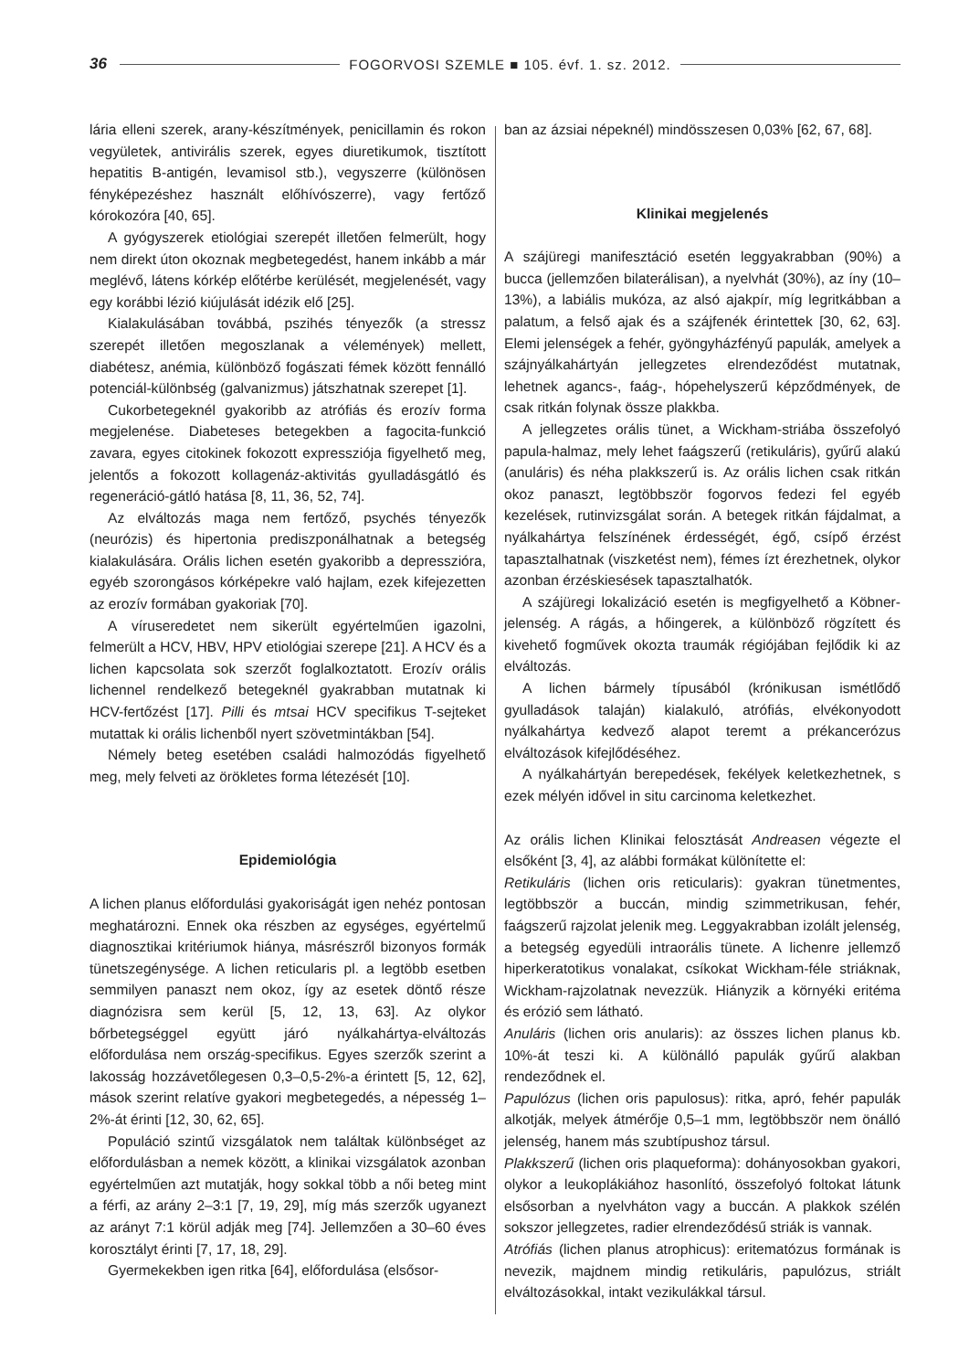36 FOGORVOSI SZEMLE ■ 105. évf. 1. sz. 2012.
lária elleni szerek, arany-készítmények, penicillamin és rokon vegyületek, antivirális szerek, egyes diuretikumok, tisztított hepatitis B-antigén, levamisol stb.), vegyszerre (különösen fényképezéshez használt előhívószerre), vagy fertőző kórokozóra [40, 65].
A gyógyszerek etiológiai szerepét illetően felmerült, hogy nem direkt úton okoznak megbetegedést, hanem inkább a már meglévő, látens kórkép előtérbe kerülését, megjelenését, vagy egy korábbi lézió kiújulását idézik elő [25].
Kialakulásában továbbá, pszihés tényezők (a stressz szerepét illetően megoszlanak a vélemények) mellett, diabétesz, anémia, különböző fogászati fémek között fennálló potenciál-különbség (galvanizmus) játszhatnak szerepet [1].
Cukorbetegeknél gyakoribb az atrófiás és erozív forma megjelenése. Diabeteses betegekben a fagocita-funkció zavara, egyes citokinek fokozott expressziója figyelhető meg, jelentős a fokozott kollagenáz-aktivitás gyulladásgátló és regeneráció-gátló hatása [8, 11, 36, 52, 74].
Az elváltozás maga nem fertőző, psychés tényezők (neurózis) és hipertonia prediszponálhatnak a betegség kialakulására. Orális lichen esetén gyakoribb a depresszióra, egyéb szorongásos kórképekre való hajlam, ezek kifejezetten az erozív formában gyakoriak [70].
A víruseredetet nem sikerült egyértelműen igazolni, felmerült a HCV, HBV, HPV etiológiai szerepe [21]. A HCV és a lichen kapcsolata sok szerzőt foglalkoztatott. Erozív orális lichennel rendelkező betegeknél gyakrabban mutatnak ki HCV-fertőzést [17]. Pilli és mtsai HCV specifikus T-sejteket mutattak ki orális lichenből nyert szövetmintákban [54].
Némely beteg esetében családi halmozódás figyelhető meg, mely felveti az örökletes forma létezését [10].
Epidemiológia
A lichen planus előfordulási gyakoriságát igen nehéz pontosan meghatározni. Ennek oka részben az egységes, egyértelmű diagnosztikai kritériumok hiánya, másrészről bizonyos formák tünetszegénysége. A lichen reticularis pl. a legtöbb esetben semmilyen panaszt nem okoz, így az esetek döntő része diagnózisra sem kerül [5, 12, 13, 63]. Az olykor bőrbetegséggel együtt járó nyálkahártya-elváltozás előfordulása nem ország-specifikus. Egyes szerzők szerint a lakosság hozzávetőlegesen 0,3–0,5-2%-a érintett [5, 12, 62], mások szerint relatíve gyakori megbetegedés, a népesség 1–2%-át érinti [12, 30, 62, 65].
Populáció szintű vizsgálatok nem találtak különbséget az előfordulásban a nemek között, a klinikai vizsgálatok azonban egyértelműen azt mutatják, hogy sokkal több a női beteg mint a férfi, az arány 2–3:1 [7, 19, 29], míg más szerzők ugyanezt az arányt 7:1 körül adják meg [74]. Jellemzően a 30–60 éves korosztályt érinti [7, 17, 18, 29].
Gyermekekben igen ritka [64], előfordulása (elsősor-
ban az ázsiai népeknél) mindösszesen 0,03% [62, 67, 68].
Klinikai megjelenés
A szájüregi manifesztáció esetén leggyakrabban (90%) a bucca (jellemzően bilaterálisan), a nyelvhát (30%), az íny (10–13%), a labiális mukóza, az alsó ajakpír, míg legritkábban a palatum, a felső ajak és a szájfenék érintettek [30, 62, 63]. Elemi jelenségek a fehér, gyöngyházfényű papulák, amelyek a szájnyálkahártyán jellegzetes elrendeződést mutatnak, lehetnek agancs-, faág-, hópehelyszerű képződmények, de csak ritkán folynak össze plakkba.
A jellegzetes orális tünet, a Wickham-striába összefolyó papula-halmaz, mely lehet faágszerű (retikuláris), gyűrű alakú (anuláris) és néha plakkszerű is. Az orális lichen csak ritkán okoz panaszt, legtöbbször fogorvos fedezi fel egyéb kezelések, rutinvizsgálat során. A betegek ritkán fájdalmat, a nyálkahártya felszínének érdességét, égő, csípő érzést tapasztalhatnak (viszketést nem), fémes ízt érezhetnek, olykor azonban érzéskiesések tapasztalhatók.
A szájüregi lokalizáció esetén is megfigyelhető a Köbner-jelenség. A rágás, a hőingerek, a különböző rögzített és kivehető fogművek okozta traumák régiójában fejlődik ki az elváltozás.
A lichen bármely típusából (krónikusan ismétlődő gyulladások talaján) kialakuló, atrófiás, elvékonyodott nyálkahártya kedvező alapot teremt a prékancerózus elváltozások kifejlődéséhez.
A nyálkahártyán berepedések, fekélyek keletkezhetnek, s ezek mélyén idővel in situ carcinoma keletkezhet.
Az orális lichen Klinikai felosztását Andreasen végezte el elsőként [3, 4], az alábbi formákat különítette el:
Retikuláris (lichen oris reticularis): gyakran tünetmentes, legtöbbször a buccán, mindig szimmetrikusan, fehér, faágszerű rajzolat jelenik meg. Leggyakrabban izolált jelenség, a betegség egyedüli intraorális tünete. A lichenre jellemző hiperkeratotikus vonalakat, csíkokat Wickham-féle striáknak, Wickham-rajzolatnak nevezzük. Hiányzik a környéki eritéma és erózió sem látható.
Anuláris (lichen oris anularis): az összes lichen planus kb. 10%-át teszi ki. A különálló papulák gyűrű alakban rendeződnek el.
Papulózus (lichen oris papulosus): ritka, apró, fehér papulák alkotják, melyek átmérője 0,5–1 mm, legtöbbször nem önálló jelenség, hanem más szubtípushoz társul.
Plakkszerű (lichen oris plaqueforma): dohányosokban gyakori, olykor a leukopl­ákiához hasonlító, összefolyó foltokat látunk elsősorban a nyelvháton vagy a buccán. A plakkok szélén sokszor jellegzetes, radier elrendeződésű striák is vannak.
Atrófiás (lichen planus atrophicus): eritematózus formának is nevezik, majdnem mindig retikuláris, papulózus, striált elváltozásokkal, intakt vezikulákkal társul.